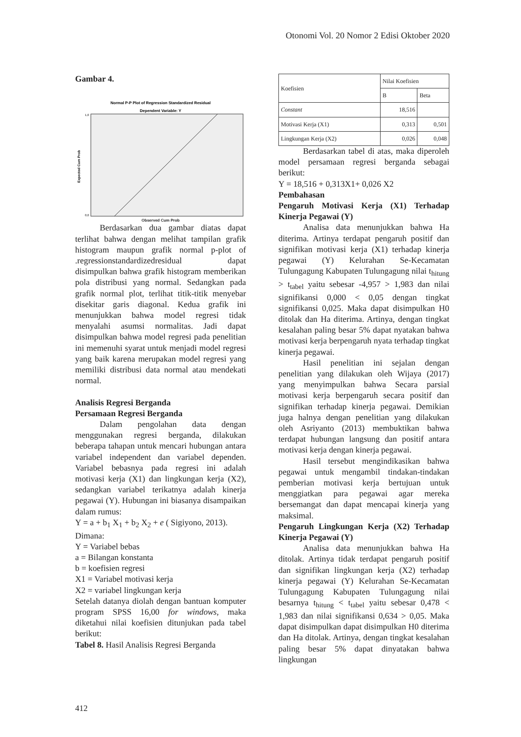Otonomi Vol. 20 Nomor 2 Edisi Oktober 2020
Gambar 4.
Normal P-P Plot of Regression Standardized Residual
Dependent Variable: Y
Expected Cum Prob
1,0
0,0
Observed Cum Prob
Berdasarkan dua gambar diatas dapat terlihat bahwa dengan melihat tampilan grafik histogram maupun grafik normal p-plot of .regressionstandardizedresidual dapat disimpulkan bahwa grafik histogram memberikan pola distribusi yang normal. Sedangkan pada grafik normal plot, terlihat titik-titik menyebar disekitar garis diagonal. Kedua grafik ini menunjukkan bahwa model regresi tidak menyalahi asumsi normalitas. Jadi dapat disimpulkan bahwa model regresi pada penelitian ini memenuhi syarat untuk menjadi model regresi yang baik karena merupakan model regresi yang memiliki distribusi data normal atau mendekati normal.
Analisis Regresi Berganda
Persamaan Regresi Berganda
Dalam pengolahan data dengan menggunakan regresi berganda, dilakukan beberapa tahapan untuk mencari hubungan antara variabel independent dan variabel dependen. Variabel bebasnya pada regresi ini adalah motivasi kerja (X1) dan lingkungan kerja (X2), sedangkan variabel terikatnya adalah kinerja pegawai (Y). Hubungan ini biasanya disampaikan dalam rumus:
Y = a + b<sub>1</sub> X<sub>1</sub> + b<sub>2</sub> X<sub>2</sub> + e ( Sigiyono, 2013).
Dimana:
Y = Variabel bebas
a = Bilangan konstanta
b = koefisien regresi
X1 = Variabel motivasi kerja
X2 = variabel lingkungan kerja
Setelah datanya diolah dengan bantuan komputer program SPSS 16,00 for windows, maka diketahui nilai koefisien ditunjukan pada tabel berikut:
Tabel 8. Hasil Analisis Regresi Berganda
| Koefisien | Nilai Koefisien | |
| --- | --- | --- |
| | B | Beta |
| Constant | 18,516 | |
| Motivasi Kerja (X1) | 0,313 | 0,501 |
| Lingkungan Kerja (X2) | 0,026 | 0,048 |
Berdasarkan tabel di atas, maka diperoleh model persamaan regresi berganda sebagai berikut:
Y = 18,516 + 0,313X1+ 0,026 X2
Pembahasan
Pengaruh Motivasi Kerja (X1) Terhadap Kinerja Pegawai (Y)
Analisa data menunjukkan bahwa Ha diterima. Artinya terdapat pengaruh positif dan signifikan motivasi kerja (X1) terhadap kinerja pegawai (Y) Kelurahan Se-Kecamatan Tulungagung Kabupaten Tulungagung nilai t<sub>hitung</sub> > t<sub>tabel</sub> yaitu sebesar -4,957 > 1,983 dan nilai signifikansi 0,000 < 0,05 dengan tingkat signifikansi 0,025. Maka dapat disimpulkan H0 ditolak dan Ha diterima. Artinya, dengan tingkat kesalahan paling besar 5% dapat nyatakan bahwa motivasi kerja berpengaruh nyata terhadap tingkat kinerja pegawai.
Hasil penelitian ini sejalan dengan penelitian yang dilakukan oleh Wijaya (2017) yang menyimpulkan bahwa Secara parsial motivasi kerja berpengaruh secara positif dan signifikan terhadap kinerja pegawai. Demikian juga halnya dengan penelitian yang dilakukan oleh Asriyanto (2013) membuktikan bahwa terdapat hubungan langsung dan positif antara motivasi kerja dengan kinerja pegawai.
Hasil tersebut mengindikasikan bahwa pegawai untuk mengambil tindakan-tindakan pemberian motivasi kerja bertujuan untuk menggiatkan para pegawai agar mereka bersemangat dan dapat mencapai kinerja yang maksimal.
Pengaruh Lingkungan Kerja (X2) Terhadap Kinerja Pegawai (Y)
Analisa data menunjukkan bahwa Ha ditolak. Artinya tidak terdapat pengaruh positif dan signifikan lingkungan kerja (X2) terhadap kinerja pegawai (Y) Kelurahan Se-Kecamatan Tulungagung Kabupaten Tulungagung nilai besarnya t<sub>hitung</sub> < t<sub>tabel</sub> yaitu sebesar 0,478 < 1,983 dan nilai signifikansi 0,634 > 0,05. Maka dapat disimpulkan dapat disimpulkan H0 diterima dan Ha ditolak. Artinya, dengan tingkat kesalahan paling besar 5% dapat dinyatakan bahwa lingkungan
412